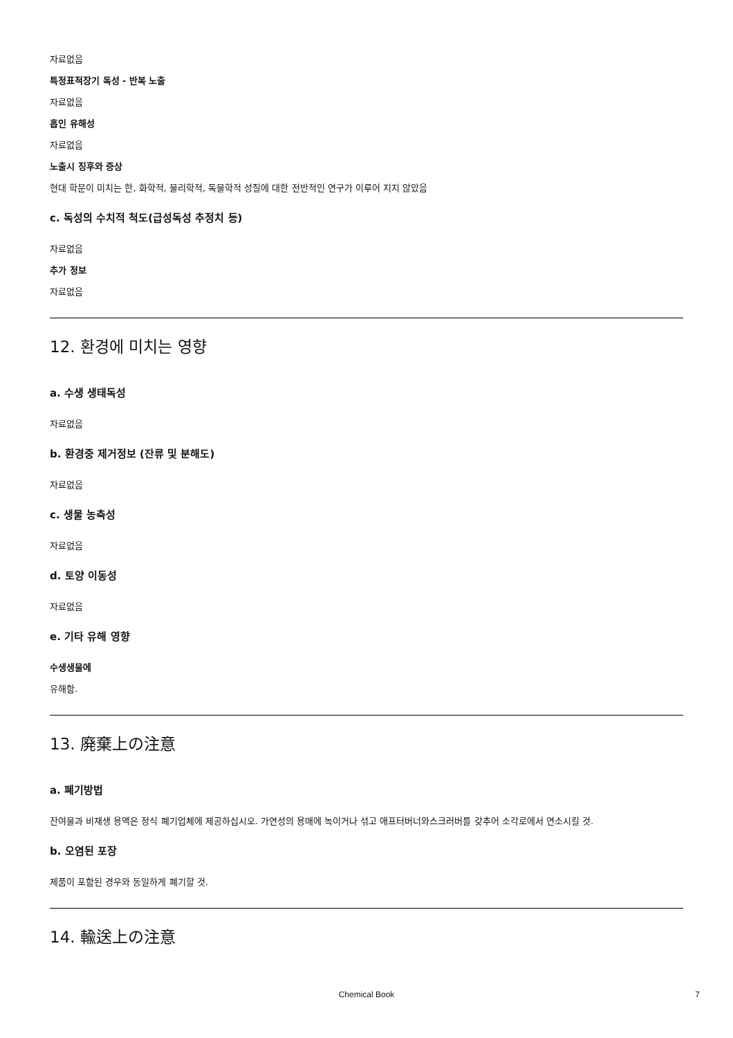자료없음
특정표적장기 독성 - 반복 노출
자료없음
흡인 유해성
자료없음
노출시 징후와 증상
현대 학문이 미치는 한, 화학적, 물리학적, 독물학적 성질에 대한 전반적인 연구가 이루어 지지 않았음
c. 독성의 수치적 척도(급성독성 추정치 등)
자료없음
추가 정보
자료없음
12. 환경에 미치는 영향
a. 수생 생태독성
자료없음
b. 환경중 제거정보 (잔류 및 분해도)
자료없음
c. 생물 농축성
자료없음
d. 토양 이동성
자료없음
e. 기타 유해 영향
수생생물에
유해함.
13. 廃棄上の注意
a. 폐기방법
잔여물과 비재생 용액은 정식 폐기업체에 제공하십시오. 가연성의 용매에 녹이거나 섞고 애프터버너와스크러버를 갖추어 소각로에서 연소시킬 것.
b. 오염된 포장
제품이 포함된 경우와 동일하게 폐기할 것.
14. 輸送上の注意
Chemical Book 7